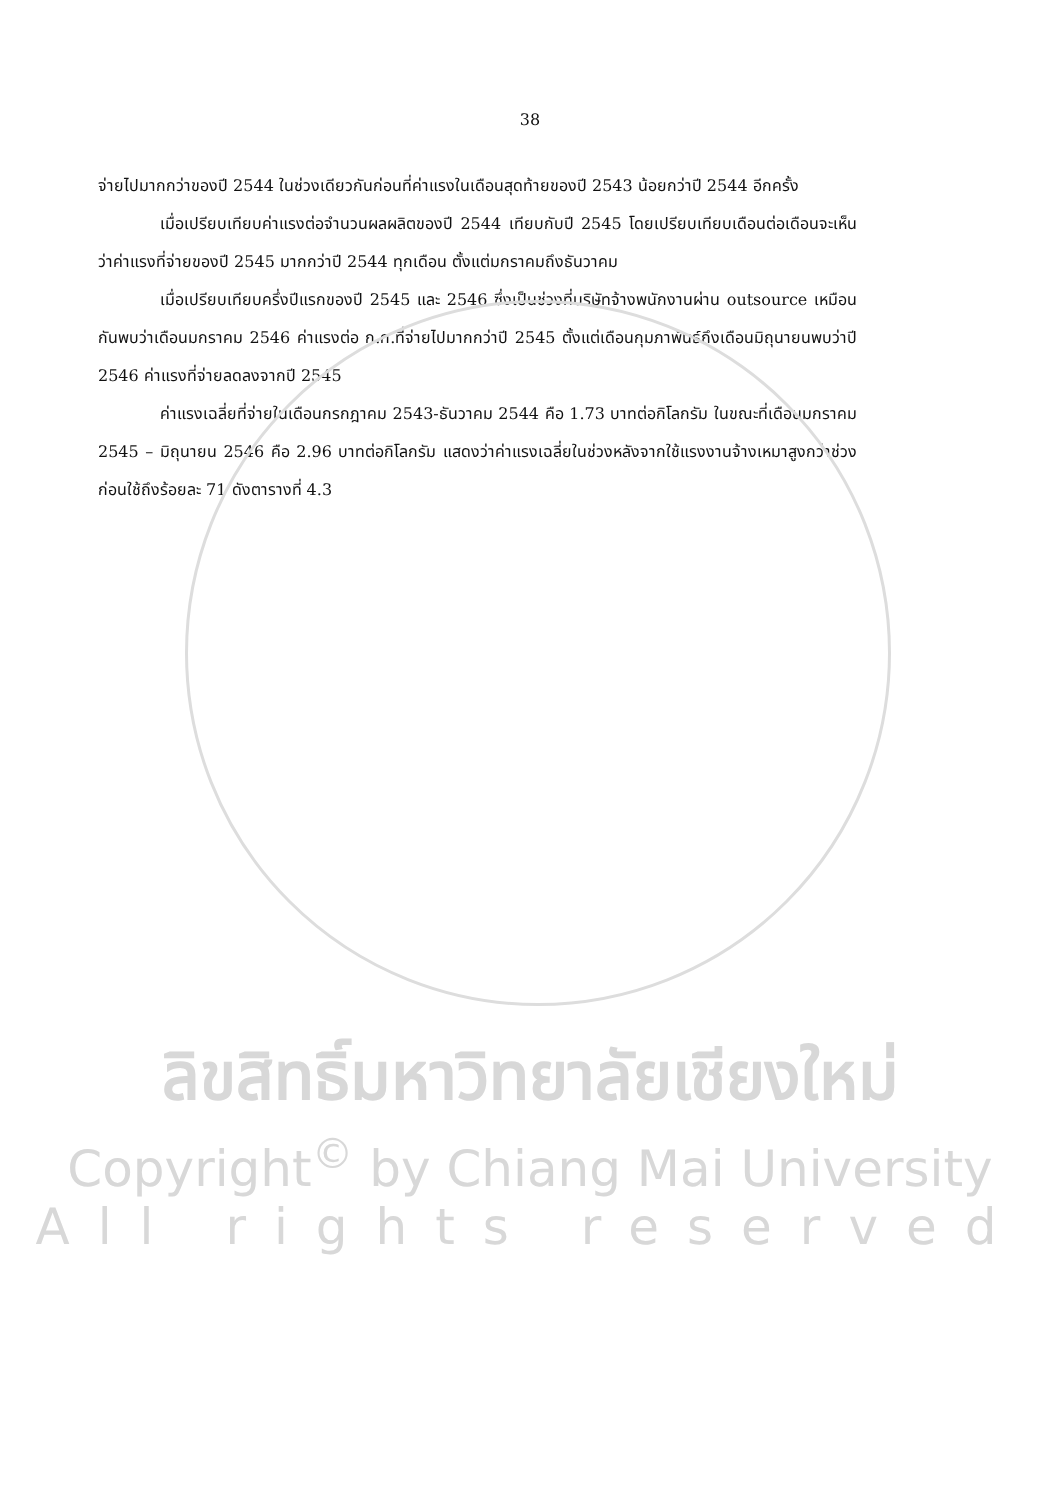38
จ่ายไปมากกว่าของปี 2544 ในช่วงเดียวกันก่อนที่ค่าแรงในเดือนสุดท้ายของปี 2543 น้อยกว่าปี 2544 อีกครั้ง
เมื่อเปรียบเทียบค่าแรงต่อจำนวนผลผลิตของปี 2544 เทียบกับปี 2545 โดยเปรียบเทียบเดือนต่อเดือนจะเห็นว่าค่าแรงที่จ่ายของปี 2545 มากกว่าปี 2544 ทุกเดือน ตั้งแต่มกราคมถึงธันวาคม
เมื่อเปรียบเทียบครึ่งปีแรกของปี 2545 และ 2546 ซึ่งเป็นช่วงที่บริษัทจ้างพนักงานผ่าน outsource เหมือนกันพบว่าเดือนมกราคม 2546 ค่าแรงต่อ ก.ก.ที่จ่ายไปมากกว่าปี 2545 ตั้งแต่เดือนกุมภาพันธ์ถึงเดือนมิถุนายนพบว่าปี 2546 ค่าแรงที่จ่ายลดลงจากปี 2545
ค่าแรงเฉลี่ยที่จ่ายในเดือนกรกฎาคม 2543-ธันวาคม 2544 คือ 1.73 บาทต่อกิโลกรัม ในขณะที่เดือนมกราคม 2545 – มิถุนายน 2546 คือ 2.96 บาทต่อกิโลกรัม แสดงว่าค่าแรงเฉลี่ยในช่วงหลังจากใช้แรงงานจ้างเหมาสูงกว่าช่วงก่อนใช้ถึงร้อยละ 71 ดังตารางที่ 4.3
ลิขสิทธิ์มหาวิทยาลัยเชียงใหม่
Copyright<sup>©</sup> by Chiang Mai University
All rights reserved